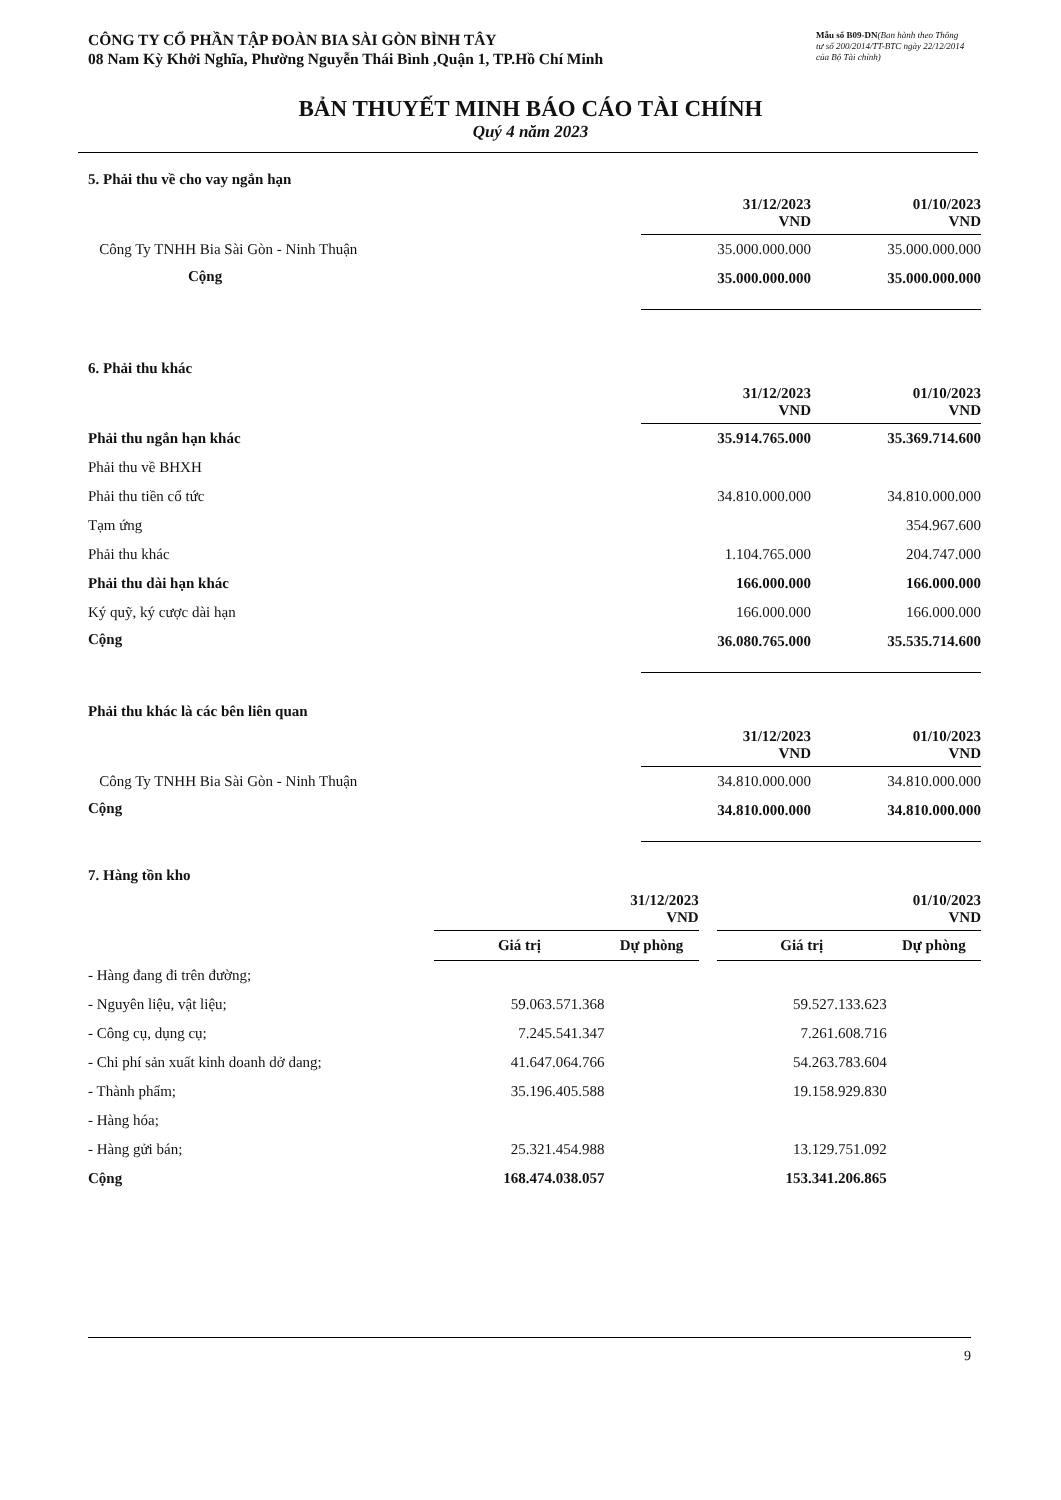CÔNG TY CỔ PHẦN TẬP ĐOÀN BIA SÀI GÒN BÌNH TÂY
08 Nam Kỳ Khởi Nghĩa, Phường Nguyễn Thái Bình ,Quận 1, TP.Hồ Chí Minh
Mẫu số B09-DN(Ban hành theo Thông tư số 200/2014/TT-BTC ngày 22/12/2014 của Bộ Tài chính)
BẢN THUYẾT MINH BÁO CÁO TÀI CHÍNH
Quý 4 năm 2023
5. Phải thu về cho vay ngắn hạn
| | 31/12/2023 VND | 01/10/2023 VND |
| Công Ty TNHH Bia Sài Gòn - Ninh Thuận | 35.000.000.000 | 35.000.000.000 |
| Cộng | 35.000.000.000 | 35.000.000.000 |
6. Phải thu khác
| | 31/12/2023 VND | 01/10/2023 VND |
| Phải thu ngắn hạn khác | 35.914.765.000 | 35.369.714.600 |
| Phải thu về BHXH | | |
| Phải thu tiền cổ tức | 34.810.000.000 | 34.810.000.000 |
| Tạm ứng | | 354.967.600 |
| Phải thu khác | 1.104.765.000 | 204.747.000 |
| Phải thu dài hạn khác | 166.000.000 | 166.000.000 |
| Ký quỹ, ký cược dài hạn | 166.000.000 | 166.000.000 |
| Cộng | 36.080.765.000 | 35.535.714.600 |
Phải thu khác là các bên liên quan
| | 31/12/2023 VND | 01/10/2023 VND |
| Công Ty TNHH Bia Sài Gòn - Ninh Thuận | 34.810.000.000 | 34.810.000.000 |
| Cộng | 34.810.000.000 | 34.810.000.000 |
7. Hàng tồn kho
| | 31/12/2023 VND | | | 01/10/2023 VND | |
| | Giá trị | Dự phòng | | Giá trị | Dự phòng |
| - Hàng đang đi trên đường; | | | | | |
| - Nguyên liệu, vật liệu; | 59.063.571.368 | | | 59.527.133.623 | |
| - Công cụ, dụng cụ; | 7.245.541.347 | | | 7.261.608.716 | |
| - Chi phí sản xuất kinh doanh dở dang; | 41.647.064.766 | | | 54.263.783.604 | |
| - Thành phẩm; | 35.196.405.588 | | | 19.158.929.830 | |
| - Hàng hóa; | | | | | |
| - Hàng gửi bán; | 25.321.454.988 | | | 13.129.751.092 | |
| Cộng | 168.474.038.057 | | | 153.341.206.865 | |
9